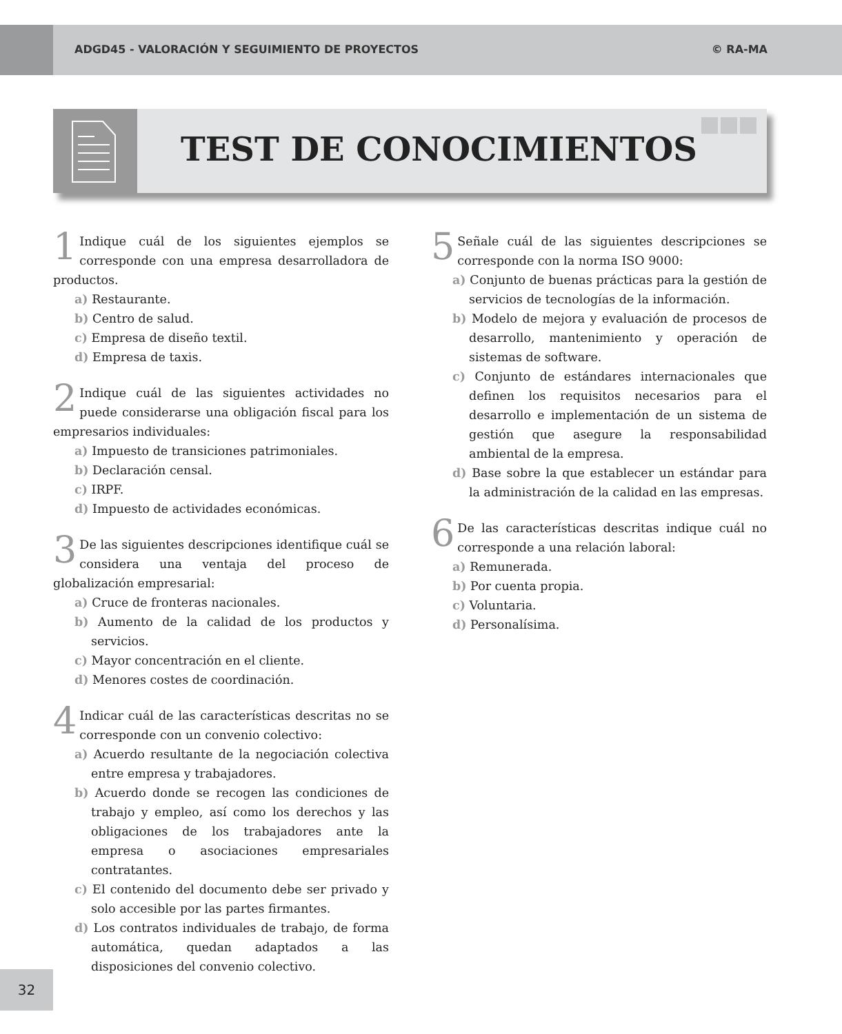ADGD45 - VALORACIÓN Y SEGUIMIENTO DE PROYECTOS © RA-MA
TEST DE CONOCIMIENTOS
1 Indique cuál de los siguientes ejemplos se corresponde con una empresa desarrolladora de productos.
a) Restaurante.
b) Centro de salud.
c) Empresa de diseño textil.
d) Empresa de taxis.
2 Indique cuál de las siguientes actividades no puede considerarse una obligación fiscal para los empresarios individuales:
a) Impuesto de transiciones patrimoniales.
b) Declaración censal.
c) IRPF.
d) Impuesto de actividades económicas.
3 De las siguientes descripciones identifique cuál se considera una ventaja del proceso de globalización empresarial:
a) Cruce de fronteras nacionales.
b) Aumento de la calidad de los productos y servicios.
c) Mayor concentración en el cliente.
d) Menores costes de coordinación.
4 Indicar cuál de las características descritas no se corresponde con un convenio colectivo:
a) Acuerdo resultante de la negociación colectiva entre empresa y trabajadores.
b) Acuerdo donde se recogen las condiciones de trabajo y empleo, así como los derechos y las obligaciones de los trabajadores ante la empresa o asociaciones empresariales contratantes.
c) El contenido del documento debe ser privado y solo accesible por las partes firmantes.
d) Los contratos individuales de trabajo, de forma automática, quedan adaptados a las disposiciones del convenio colectivo.
5 Señale cuál de las siguientes descripciones se corresponde con la norma ISO 9000:
a) Conjunto de buenas prácticas para la gestión de servicios de tecnologías de la información.
b) Modelo de mejora y evaluación de procesos de desarrollo, mantenimiento y operación de sistemas de software.
c) Conjunto de estándares internacionales que definen los requisitos necesarios para el desarrollo e implementación de un sistema de gestión que asegure la responsabilidad ambiental de la empresa.
d) Base sobre la que establecer un estándar para la administración de la calidad en las empresas.
6 De las características descritas indique cuál no corresponde a una relación laboral:
a) Remunerada.
b) Por cuenta propia.
c) Voluntaria.
d) Personalísima.
32